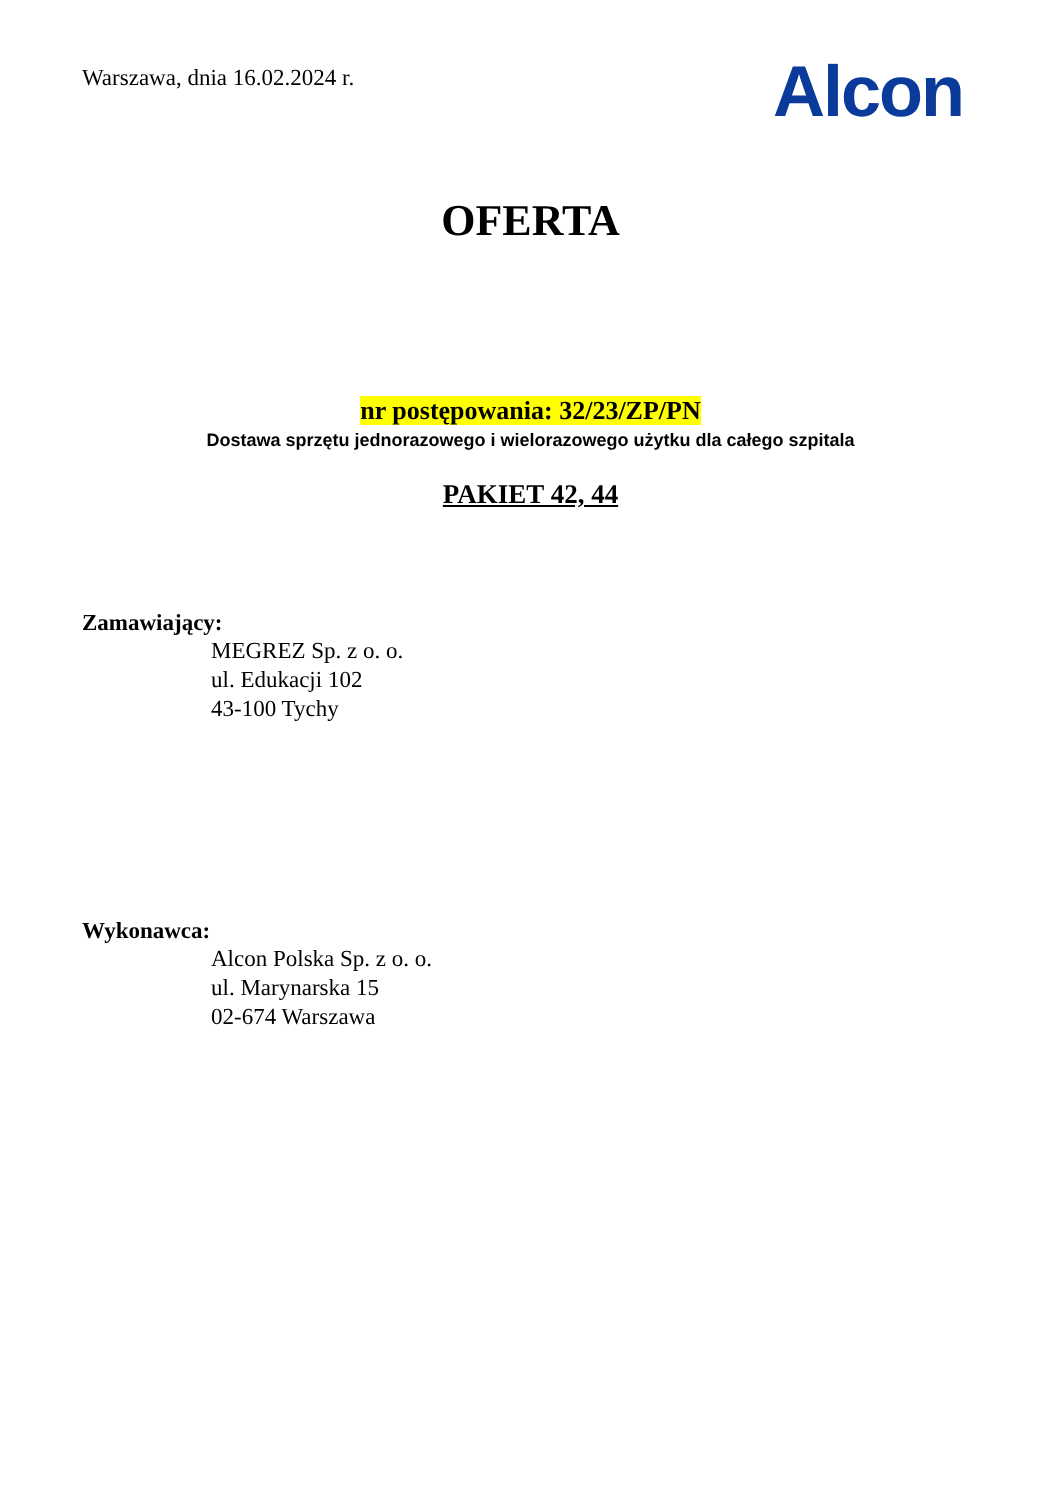Warszawa, dnia 16.02.2024 r.
Alcon
OFERTA
nr postępowania: 32/23/ZP/PN
Dostawa sprzętu jednorazowego i wielorazowego użytku dla całego szpitala
PAKIET 42, 44
Zamawiający:
MEGREZ Sp. z o. o.
ul. Edukacji 102
43-100 Tychy
Wykonawca:
Alcon Polska Sp. z o. o.
ul. Marynarska 15
02-674 Warszawa